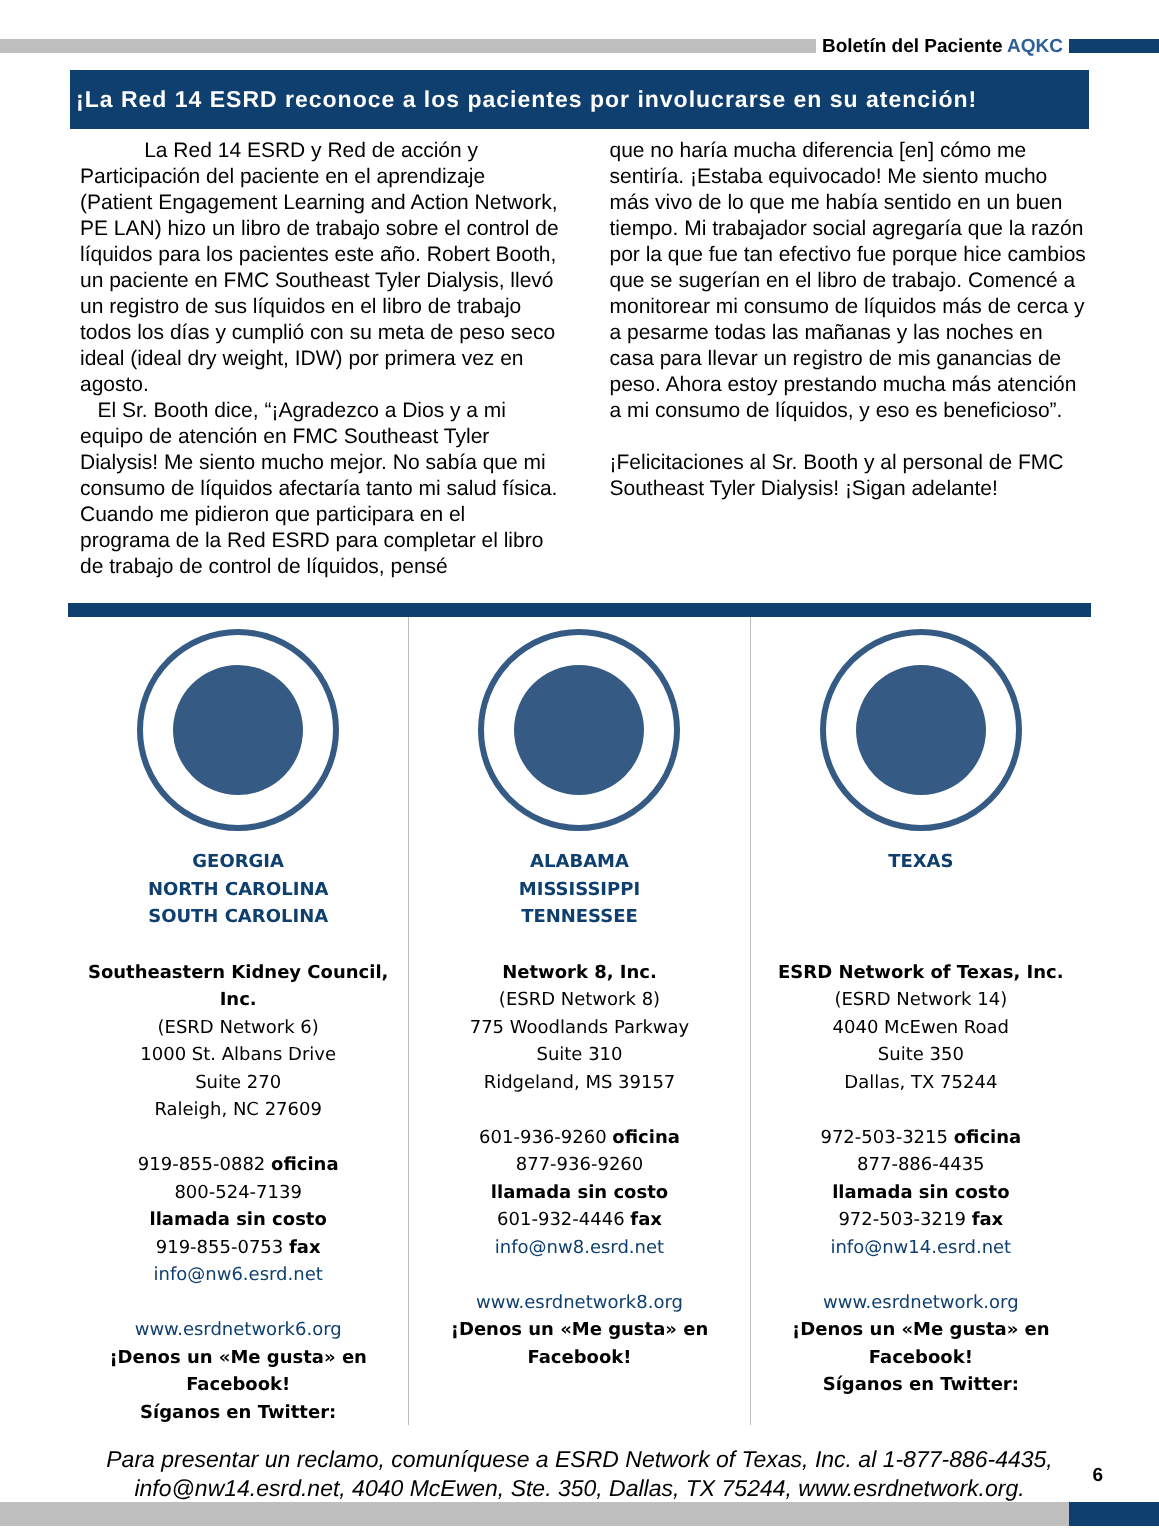Boletín del Paciente AQKC
¡La Red 14 ESRD reconoce a los pacientes por involucrarse en su atención!
La Red 14 ESRD y Red de acción y Participación del paciente en el aprendizaje (Patient Engagement Learning and Action Network, PE LAN) hizo un libro de trabajo sobre el control de líquidos para los pacientes este año. Robert Booth, un paciente en FMC Southeast Tyler Dialysis, llevó un registro de sus líquidos en el libro de trabajo todos los días y cumplió con su meta de peso seco ideal (ideal dry weight, IDW) por primera vez en agosto.
El Sr. Booth dice, “¡Agradezco a Dios y a mi equipo de atención en FMC Southeast Tyler Dialysis! Me siento mucho mejor. No sabía que mi consumo de líquidos afectaría tanto mi salud física. Cuando me pidieron que participara en el programa de la Red ESRD para completar el libro de trabajo de control de líquidos, pensé
que no haría mucha diferencia [en] cómo me sentiría. ¡Estaba equivocado! Me siento mucho más vivo de lo que me había sentido en un buen tiempo. Mi trabajador social agregaría que la razón por la que fue tan efectivo fue porque hice cambios que se sugerían en el libro de trabajo. Comencé a monitorear mi consumo de líquidos más de cerca y a pesarme todas las mañanas y las noches en casa para llevar un registro de mis ganancias de peso. Ahora estoy prestando mucha más atención a mi consumo de líquidos, y eso es beneficioso”.
¡Felicitaciones al Sr. Booth y al personal de FMC Southeast Tyler Dialysis! ¡Sigan adelante!
GEORGIA
NORTH CAROLINA
SOUTH CAROLINA
Southeastern Kidney Council, Inc.
(ESRD Network 6)
1000 St. Albans Drive
Suite 270
Raleigh, NC 27609
919-855-0882 oficina
800-524-7139
llamada sin costo
919-855-0753 fax
info@nw6.esrd.net
www.esrdnetwork6.org
¡Denos un «Me gusta» en Facebook!
Síganos en Twitter:
ALABAMA
MISSISSIPPI
TENNESSEE
Network 8, Inc.
(ESRD Network 8)
775 Woodlands Parkway
Suite 310
Ridgeland, MS 39157
601-936-9260 oficina
877-936-9260
llamada sin costo
601-932-4446 fax
info@nw8.esrd.net
www.esrdnetwork8.org
¡Denos un «Me gusta» en Facebook!
TEXAS
ESRD Network of Texas, Inc.
(ESRD Network 14)
4040 McEwen Road
Suite 350
Dallas, TX 75244
972-503-3215 oficina
877-886-4435
llamada sin costo
972-503-3219 fax
info@nw14.esrd.net
www.esrdnetwork.org
¡Denos un «Me gusta» en Facebook!
Síganos en Twitter:
Para presentar un reclamo, comuníquese a ESRD Network of Texas, Inc. al 1-877-886-4435,
info@nw14.esrd.net, 4040 McEwen, Ste. 350, Dallas, TX 75244, www.esrdnetwork.org.
6